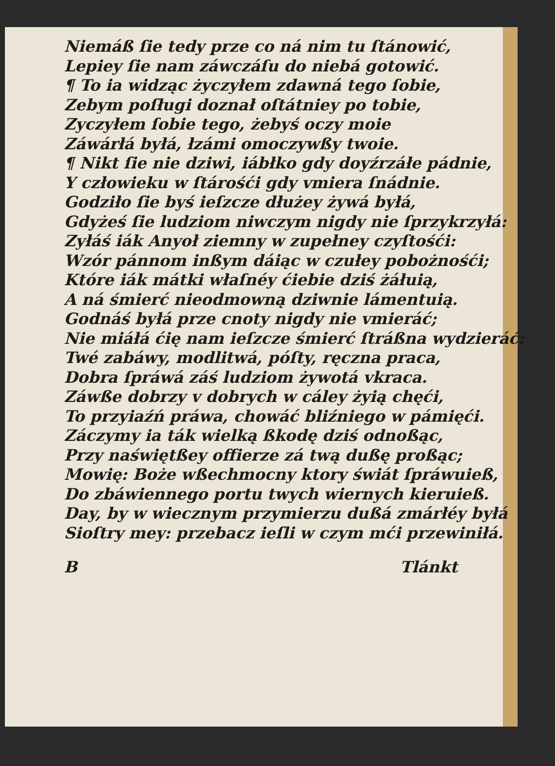Niemáß ſie tedy prze co ná nim tu ſtánowić,
Lepiey ſie nam záwczáſu do niebá gotowić.
¶ To ia widząc życzyłem zdawná tego ſobie,
Zebym poſługi doznał oſtátniey po tobie,
Zyczyłem ſobie tego, żebyś oczy moie
Záwárłá byłá, łzámi omoczywßy twoie.
¶ Nikt ſie nie dziwi, iábłko gdy doyźrzáłe pádnie,
Y człowieku w ſtárośći gdy vmiera ſnádnie.
Godziło ſie byś ieſzcze dłużey żywá byłá,
Gdyżeś ſie ludziom niwczym nigdy nie ſprzykrzyłá:
Zyłáś iák Anyoł ziemny w zupełney czyſtośći:
Wzór pánnom inßym dáiąc w czułey pobożnośći;
Które iák mátki właſnéy ćiebie dziś żáłuią,
A ná śmierć nieodmowną dziwnie lámentuią.
Godnáś byłá prze cnoty nigdy nie vmieráć;
Nie miáłá ćię nam ieſzcze śmierć ſtráßna wydzieráć:
Twé zabáwy, modlitwá, póſty, ręczna praca,
Dobra ſpráwá záś ludziom żywotá vkraca.
Záwße dobrzy v dobrych w cáley żyią chęći,
To przyiaźń práwa, chowáć bliźniego w pámięći.
Záczymy ia ták wielką ßkodę dziś odnoßąc,
Przy naświętßey offierze zá twą dußę proßąc;
Mowię: Boże wßechmocny ktory świát ſpráwuieß,
Do zbáwiennego portu twych wiernych kieruieß.
Day, by w wiecznym przymierzu dußá zmárłéy byłá
Sioſtry mey: przebacz ieſli w czym mći przewiniłá.
B Tlánkt